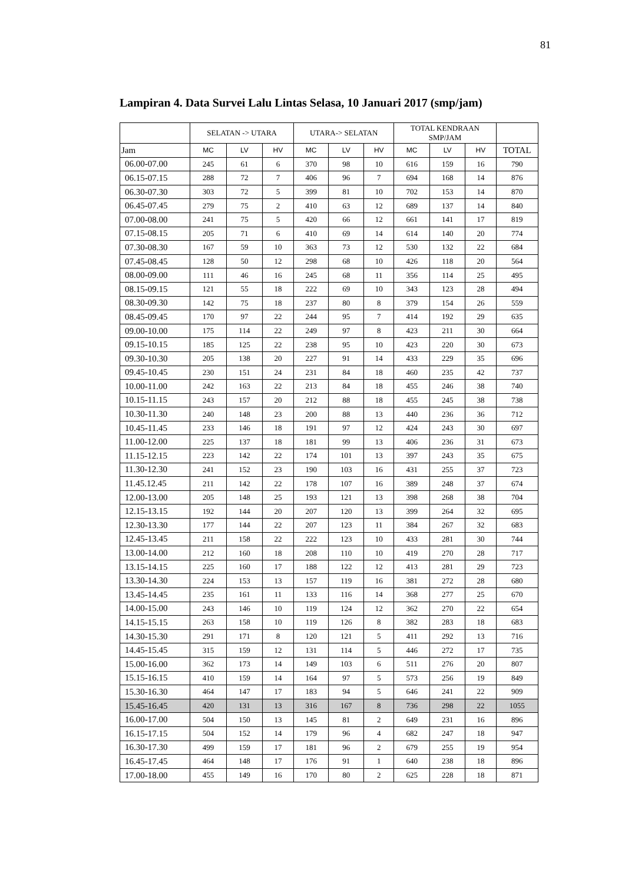81
Lampiran 4. Data Survei Lalu Lintas Selasa, 10 Januari 2017 (smp/jam)
| | SELATAN -> UTARA | | | UTARA-> SELATAN | | | TOTAL KENDRAAN SMP/JAM | | | |
| --- | --- | --- | --- | --- | --- | --- | --- | --- | --- | --- |
| Jam | MC | LV | HV | MC | LV | HV | MC | LV | HV | TOTAL |
| 06.00-07.00 | 245 | 61 | 6 | 370 | 98 | 10 | 616 | 159 | 16 | 790 |
| 06.15-07.15 | 288 | 72 | 7 | 406 | 96 | 7 | 694 | 168 | 14 | 876 |
| 06.30-07.30 | 303 | 72 | 5 | 399 | 81 | 10 | 702 | 153 | 14 | 870 |
| 06.45-07.45 | 279 | 75 | 2 | 410 | 63 | 12 | 689 | 137 | 14 | 840 |
| 07.00-08.00 | 241 | 75 | 5 | 420 | 66 | 12 | 661 | 141 | 17 | 819 |
| 07.15-08.15 | 205 | 71 | 6 | 410 | 69 | 14 | 614 | 140 | 20 | 774 |
| 07.30-08.30 | 167 | 59 | 10 | 363 | 73 | 12 | 530 | 132 | 22 | 684 |
| 07.45-08.45 | 128 | 50 | 12 | 298 | 68 | 10 | 426 | 118 | 20 | 564 |
| 08.00-09.00 | 111 | 46 | 16 | 245 | 68 | 11 | 356 | 114 | 25 | 495 |
| 08.15-09.15 | 121 | 55 | 18 | 222 | 69 | 10 | 343 | 123 | 28 | 494 |
| 08.30-09.30 | 142 | 75 | 18 | 237 | 80 | 8 | 379 | 154 | 26 | 559 |
| 08.45-09.45 | 170 | 97 | 22 | 244 | 95 | 7 | 414 | 192 | 29 | 635 |
| 09.00-10.00 | 175 | 114 | 22 | 249 | 97 | 8 | 423 | 211 | 30 | 664 |
| 09.15-10.15 | 185 | 125 | 22 | 238 | 95 | 10 | 423 | 220 | 30 | 673 |
| 09.30-10.30 | 205 | 138 | 20 | 227 | 91 | 14 | 433 | 229 | 35 | 696 |
| 09.45-10.45 | 230 | 151 | 24 | 231 | 84 | 18 | 460 | 235 | 42 | 737 |
| 10.00-11.00 | 242 | 163 | 22 | 213 | 84 | 18 | 455 | 246 | 38 | 740 |
| 10.15-11.15 | 243 | 157 | 20 | 212 | 88 | 18 | 455 | 245 | 38 | 738 |
| 10.30-11.30 | 240 | 148 | 23 | 200 | 88 | 13 | 440 | 236 | 36 | 712 |
| 10.45-11.45 | 233 | 146 | 18 | 191 | 97 | 12 | 424 | 243 | 30 | 697 |
| 11.00-12.00 | 225 | 137 | 18 | 181 | 99 | 13 | 406 | 236 | 31 | 673 |
| 11.15-12.15 | 223 | 142 | 22 | 174 | 101 | 13 | 397 | 243 | 35 | 675 |
| 11.30-12.30 | 241 | 152 | 23 | 190 | 103 | 16 | 431 | 255 | 37 | 723 |
| 11.45.12.45 | 211 | 142 | 22 | 178 | 107 | 16 | 389 | 248 | 37 | 674 |
| 12.00-13.00 | 205 | 148 | 25 | 193 | 121 | 13 | 398 | 268 | 38 | 704 |
| 12.15-13.15 | 192 | 144 | 20 | 207 | 120 | 13 | 399 | 264 | 32 | 695 |
| 12.30-13.30 | 177 | 144 | 22 | 207 | 123 | 11 | 384 | 267 | 32 | 683 |
| 12.45-13.45 | 211 | 158 | 22 | 222 | 123 | 10 | 433 | 281 | 30 | 744 |
| 13.00-14.00 | 212 | 160 | 18 | 208 | 110 | 10 | 419 | 270 | 28 | 717 |
| 13.15-14.15 | 225 | 160 | 17 | 188 | 122 | 12 | 413 | 281 | 29 | 723 |
| 13.30-14.30 | 224 | 153 | 13 | 157 | 119 | 16 | 381 | 272 | 28 | 680 |
| 13.45-14.45 | 235 | 161 | 11 | 133 | 116 | 14 | 368 | 277 | 25 | 670 |
| 14.00-15.00 | 243 | 146 | 10 | 119 | 124 | 12 | 362 | 270 | 22 | 654 |
| 14.15-15.15 | 263 | 158 | 10 | 119 | 126 | 8 | 382 | 283 | 18 | 683 |
| 14.30-15.30 | 291 | 171 | 8 | 120 | 121 | 5 | 411 | 292 | 13 | 716 |
| 14.45-15.45 | 315 | 159 | 12 | 131 | 114 | 5 | 446 | 272 | 17 | 735 |
| 15.00-16.00 | 362 | 173 | 14 | 149 | 103 | 6 | 511 | 276 | 20 | 807 |
| 15.15-16.15 | 410 | 159 | 14 | 164 | 97 | 5 | 573 | 256 | 19 | 849 |
| 15.30-16.30 | 464 | 147 | 17 | 183 | 94 | 5 | 646 | 241 | 22 | 909 |
| 15.45-16.45 | 420 | 131 | 13 | 316 | 167 | 8 | 736 | 298 | 22 | 1055 |
| 16.00-17.00 | 504 | 150 | 13 | 145 | 81 | 2 | 649 | 231 | 16 | 896 |
| 16.15-17.15 | 504 | 152 | 14 | 179 | 96 | 4 | 682 | 247 | 18 | 947 |
| 16.30-17.30 | 499 | 159 | 17 | 181 | 96 | 2 | 679 | 255 | 19 | 954 |
| 16.45-17.45 | 464 | 148 | 17 | 176 | 91 | 1 | 640 | 238 | 18 | 896 |
| 17.00-18.00 | 455 | 149 | 16 | 170 | 80 | 2 | 625 | 228 | 18 | 871 |